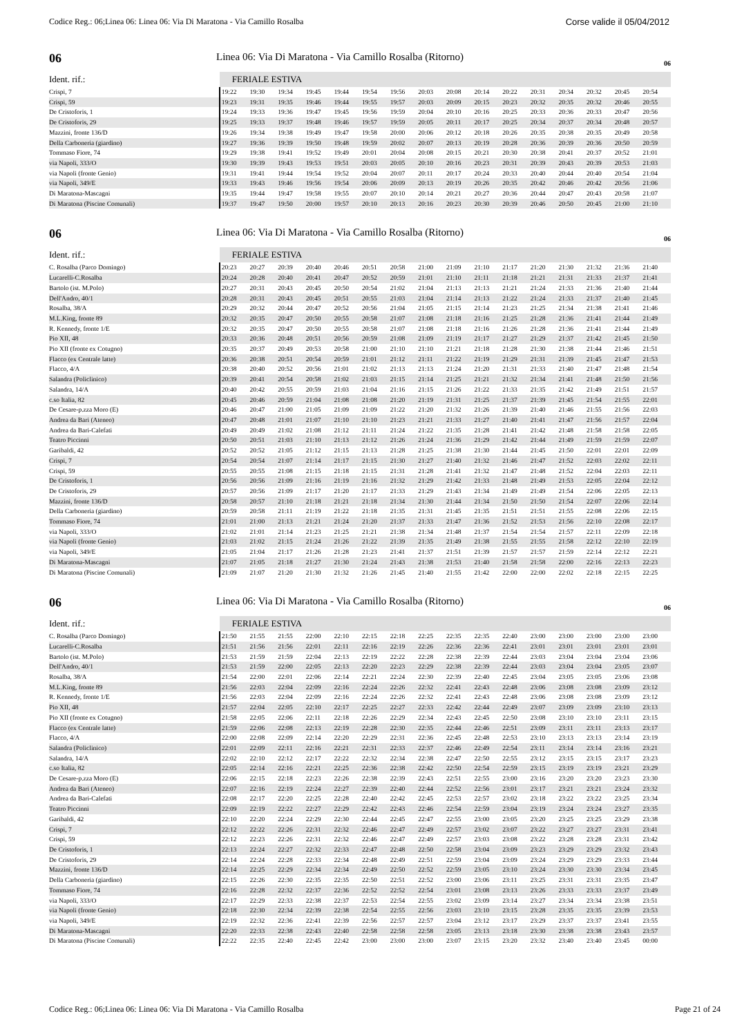Codice Reg.: 06;Linea 06: Linea 06: Via Di Maratona - Via Camillo Rosalba Corse valide il 05/04/2012
06
Linea 06: Via Di Maratona - Via Camillo Rosalba (Ritorno)
06
| Ident. rif.: | FERIALE ESTIVA | | | | | | | | | | | | | | | |
| Crispi, 7 | 19:22 | 19:30 | 19:34 | 19:45 | 19:44 | 19:54 | 19:56 | 20:03 | 20:08 | 20:14 | 20:22 | 20:31 | 20:34 | 20:32 | 20:45 | 20:54 |
| Crispi, 59 | 19:23 | 19:31 | 19:35 | 19:46 | 19:44 | 19:55 | 19:57 | 20:03 | 20:09 | 20:15 | 20:23 | 20:32 | 20:35 | 20:32 | 20:46 | 20:55 |
| De Cristoforis, 1 | 19:24 | 19:33 | 19:36 | 19:47 | 19:45 | 19:56 | 19:59 | 20:04 | 20:10 | 20:16 | 20:25 | 20:33 | 20:36 | 20:33 | 20:47 | 20:56 |
| De Cristoforis, 29 | 19:25 | 19:33 | 19:37 | 19:48 | 19:46 | 19:57 | 19:59 | 20:05 | 20:11 | 20:17 | 20:25 | 20:34 | 20:37 | 20:34 | 20:48 | 20:57 |
| Mazzini, fronte 136/D | 19:26 | 19:34 | 19:38 | 19:49 | 19:47 | 19:58 | 20:00 | 20:06 | 20:12 | 20:18 | 20:26 | 20:35 | 20:38 | 20:35 | 20:49 | 20:58 |
| Della Carboneria (giardino) | 19:27 | 19:36 | 19:39 | 19:50 | 19:48 | 19:59 | 20:02 | 20:07 | 20:13 | 20:19 | 20:28 | 20:36 | 20:39 | 20:36 | 20:50 | 20:59 |
| Tommaso Fiore, 74 | 19:29 | 19:38 | 19:41 | 19:52 | 19:49 | 20:01 | 20:04 | 20:08 | 20:15 | 20:21 | 20:30 | 20:38 | 20:41 | 20:37 | 20:52 | 21:01 |
| via Napoli, 333/O | 19:30 | 19:39 | 19:43 | 19:53 | 19:51 | 20:03 | 20:05 | 20:10 | 20:16 | 20:23 | 20:31 | 20:39 | 20:43 | 20:39 | 20:53 | 21:03 |
| via Napoli (fronte Genio) | 19:31 | 19:41 | 19:44 | 19:54 | 19:52 | 20:04 | 20:07 | 20:11 | 20:17 | 20:24 | 20:33 | 20:40 | 20:44 | 20:40 | 20:54 | 21:04 |
| via Napoli, 349/E | 19:33 | 19:43 | 19:46 | 19:56 | 19:54 | 20:06 | 20:09 | 20:13 | 20:19 | 20:26 | 20:35 | 20:42 | 20:46 | 20:42 | 20:56 | 21:06 |
| Di Maratona-Mascagni | 19:35 | 19:44 | 19:47 | 19:58 | 19:55 | 20:07 | 20:10 | 20:14 | 20:21 | 20:27 | 20:36 | 20:44 | 20:47 | 20:43 | 20:58 | 21:07 |
| Di Maratona (Piscine Comunali) | 19:37 | 19:47 | 19:50 | 20:00 | 19:57 | 20:10 | 20:13 | 20:16 | 20:23 | 20:30 | 20:39 | 20:46 | 20:50 | 20:45 | 21:00 | 21:10 |
06
Linea 06: Via Di Maratona - Via Camillo Rosalba (Ritorno)
06
| Ident. rif.: | FERIALE ESTIVA | | | | | | | | | | | | | | | |
| C. Rosalba (Parco Domingo) | 20:23 | 20:27 | 20:39 | 20:40 | 20:46 | 20:51 | 20:58 | 21:00 | 21:09 | 21:10 | 21:17 | 21:20 | 21:30 | 21:32 | 21:36 | 21:40 |
| Lucarelli-C.Rosalba | 20:24 | 20:28 | 20:40 | 20:41 | 20:47 | 20:52 | 20:59 | 21:01 | 21:10 | 21:11 | 21:18 | 21:21 | 21:31 | 21:33 | 21:37 | 21:41 |
| Bartolo (ist. M.Polo) | 20:27 | 20:31 | 20:43 | 20:45 | 20:50 | 20:54 | 21:02 | 21:04 | 21:13 | 21:13 | 21:21 | 21:24 | 21:33 | 21:36 | 21:40 | 21:44 |
| Dell'Andro, 40/1 | 20:28 | 20:31 | 20:43 | 20:45 | 20:51 | 20:55 | 21:03 | 21:04 | 21:14 | 21:13 | 21:22 | 21:24 | 21:33 | 21:37 | 21:40 | 21:45 |
| Rosalba, 38/A | 20:29 | 20:32 | 20:44 | 20:47 | 20:52 | 20:56 | 21:04 | 21:05 | 21:15 | 21:14 | 21:23 | 21:25 | 21:34 | 21:38 | 21:41 | 21:46 |
| M.L.King, fronte 89 | 20:32 | 20:35 | 20:47 | 20:50 | 20:55 | 20:58 | 21:07 | 21:08 | 21:18 | 21:16 | 21:25 | 21:28 | 21:36 | 21:41 | 21:44 | 21:49 |
| R. Kennedy, fronte 1/E | 20:32 | 20:35 | 20:47 | 20:50 | 20:55 | 20:58 | 21:07 | 21:08 | 21:18 | 21:16 | 21:26 | 21:28 | 21:36 | 21:41 | 21:44 | 21:49 |
| Pio XII, 48 | 20:33 | 20:36 | 20:48 | 20:51 | 20:56 | 20:59 | 21:08 | 21:09 | 21:19 | 21:17 | 21:27 | 21:29 | 21:37 | 21:42 | 21:45 | 21:50 |
| Pio XII (fronte ex Cotugno) | 20:35 | 20:37 | 20:49 | 20:53 | 20:58 | 21:00 | 21:10 | 21:10 | 21:21 | 21:18 | 21:28 | 21:30 | 21:38 | 21:44 | 21:46 | 21:51 |
| Flacco (ex Centrale latte) | 20:36 | 20:38 | 20:51 | 20:54 | 20:59 | 21:01 | 21:12 | 21:11 | 21:22 | 21:19 | 21:29 | 21:31 | 21:39 | 21:45 | 21:47 | 21:53 |
| Flacco, 4/A | 20:38 | 20:40 | 20:52 | 20:56 | 21:01 | 21:02 | 21:13 | 21:13 | 21:24 | 21:20 | 21:31 | 21:33 | 21:40 | 21:47 | 21:48 | 21:54 |
| Salandra (Policlinico) | 20:39 | 20:41 | 20:54 | 20:58 | 21:02 | 21:03 | 21:15 | 21:14 | 21:25 | 21:21 | 21:32 | 21:34 | 21:41 | 21:48 | 21:50 | 21:56 |
| Salandra, 14/A | 20:40 | 20:42 | 20:55 | 20:59 | 21:03 | 21:04 | 21:16 | 21:15 | 21:26 | 21:22 | 21:33 | 21:35 | 21:42 | 21:49 | 21:51 | 21:57 |
| c.so Italia, 82 | 20:45 | 20:46 | 20:59 | 21:04 | 21:08 | 21:08 | 21:20 | 21:19 | 21:31 | 21:25 | 21:37 | 21:39 | 21:45 | 21:54 | 21:55 | 22:01 |
| De Cesare-p.zza Moro (E) | 20:46 | 20:47 | 21:00 | 21:05 | 21:09 | 21:09 | 21:22 | 21:20 | 21:32 | 21:26 | 21:39 | 21:40 | 21:46 | 21:55 | 21:56 | 22:03 |
| Andrea da Bari (Ateneo) | 20:47 | 20:48 | 21:01 | 21:07 | 21:10 | 21:10 | 21:23 | 21:21 | 21:33 | 21:27 | 21:40 | 21:41 | 21:47 | 21:56 | 21:57 | 22:04 |
| Andrea da Bari-Calefati | 20:49 | 20:49 | 21:02 | 21:08 | 21:12 | 21:11 | 21:24 | 21:22 | 21:35 | 21:28 | 21:41 | 21:42 | 21:48 | 21:58 | 21:58 | 22:05 |
| Teatro Piccinni | 20:50 | 20:51 | 21:03 | 21:10 | 21:13 | 21:12 | 21:26 | 21:24 | 21:36 | 21:29 | 21:42 | 21:44 | 21:49 | 21:59 | 21:59 | 22:07 |
| Garibaldi, 42 | 20:52 | 20:52 | 21:05 | 21:12 | 21:15 | 21:13 | 21:28 | 21:25 | 21:38 | 21:30 | 21:44 | 21:45 | 21:50 | 22:01 | 22:01 | 22:09 |
| Crispi, 7 | 20:54 | 20:54 | 21:07 | 21:14 | 21:17 | 21:15 | 21:30 | 21:27 | 21:40 | 21:32 | 21:46 | 21:47 | 21:52 | 22:03 | 22:02 | 22:11 |
| Crispi, 59 | 20:55 | 20:55 | 21:08 | 21:15 | 21:18 | 21:15 | 21:31 | 21:28 | 21:41 | 21:32 | 21:47 | 21:48 | 21:52 | 22:04 | 22:03 | 22:11 |
| De Cristoforis, 1 | 20:56 | 20:56 | 21:09 | 21:16 | 21:19 | 21:16 | 21:32 | 21:29 | 21:42 | 21:33 | 21:48 | 21:49 | 21:53 | 22:05 | 22:04 | 22:12 |
| De Cristoforis, 29 | 20:57 | 20:56 | 21:09 | 21:17 | 21:20 | 21:17 | 21:33 | 21:29 | 21:43 | 21:34 | 21:49 | 21:49 | 21:54 | 22:06 | 22:05 | 22:13 |
| Mazzini, fronte 136/D | 20:58 | 20:57 | 21:10 | 21:18 | 21:21 | 21:18 | 21:34 | 21:30 | 21:44 | 21:34 | 21:50 | 21:50 | 21:54 | 22:07 | 22:06 | 22:14 |
| Della Carboneria (giardino) | 20:59 | 20:58 | 21:11 | 21:19 | 21:22 | 21:18 | 21:35 | 21:31 | 21:45 | 21:35 | 21:51 | 21:51 | 21:55 | 22:08 | 22:06 | 22:15 |
| Tommaso Fiore, 74 | 21:01 | 21:00 | 21:13 | 21:21 | 21:24 | 21:20 | 21:37 | 21:33 | 21:47 | 21:36 | 21:52 | 21:53 | 21:56 | 22:10 | 22:08 | 22:17 |
| via Napoli, 333/O | 21:02 | 21:01 | 21:14 | 21:23 | 21:25 | 21:21 | 21:38 | 21:34 | 21:48 | 21:37 | 21:54 | 21:54 | 21:57 | 22:11 | 22:09 | 22:18 |
| via Napoli (fronte Genio) | 21:03 | 21:02 | 21:15 | 21:24 | 21:26 | 21:22 | 21:39 | 21:35 | 21:49 | 21:38 | 21:55 | 21:55 | 21:58 | 22:12 | 22:10 | 22:19 |
| via Napoli, 349/E | 21:05 | 21:04 | 21:17 | 21:26 | 21:28 | 21:23 | 21:41 | 21:37 | 21:51 | 21:39 | 21:57 | 21:57 | 21:59 | 22:14 | 22:12 | 22:21 |
| Di Maratona-Mascagni | 21:07 | 21:05 | 21:18 | 21:27 | 21:30 | 21:24 | 21:43 | 21:38 | 21:53 | 21:40 | 21:58 | 21:58 | 22:00 | 22:16 | 22:13 | 22:23 |
| Di Maratona (Piscine Comunali) | 21:09 | 21:07 | 21:20 | 21:30 | 21:32 | 21:26 | 21:45 | 21:40 | 21:55 | 21:42 | 22:00 | 22:00 | 22:02 | 22:18 | 22:15 | 22:25 |
06
Linea 06: Via Di Maratona - Via Camillo Rosalba (Ritorno)
06
| Ident. rif.: | FERIALE ESTIVA | | | | | | | | | | | | | | | |
| C. Rosalba (Parco Domingo) | 21:50 | 21:55 | 21:55 | 22:00 | 22:10 | 22:15 | 22:18 | 22:25 | 22:35 | 22:35 | 22:40 | 23:00 | 23:00 | 23:00 | 23:00 | 23:00 |
| Lucarelli-C.Rosalba | 21:51 | 21:56 | 21:56 | 22:01 | 22:11 | 22:16 | 22:19 | 22:26 | 22:36 | 22:36 | 22:41 | 23:01 | 23:01 | 23:01 | 23:01 | 23:01 |
| Bartolo (ist. M.Polo) | 21:53 | 21:59 | 21:59 | 22:04 | 22:13 | 22:19 | 22:22 | 22:28 | 22:38 | 22:39 | 22:44 | 23:03 | 23:04 | 23:04 | 23:04 | 23:06 |
| Dell'Andro, 40/1 | 21:53 | 21:59 | 22:00 | 22:05 | 22:13 | 22:20 | 22:23 | 22:29 | 22:38 | 22:39 | 22:44 | 23:03 | 23:04 | 23:04 | 23:05 | 23:07 |
| Rosalba, 38/A | 21:54 | 22:00 | 22:01 | 22:06 | 22:14 | 22:21 | 22:24 | 22:30 | 22:39 | 22:40 | 22:45 | 23:04 | 23:05 | 23:05 | 23:06 | 23:08 |
| M.L.King, fronte 89 | 21:56 | 22:03 | 22:04 | 22:09 | 22:16 | 22:24 | 22:26 | 22:32 | 22:41 | 22:43 | 22:48 | 23:06 | 23:08 | 23:08 | 23:09 | 23:12 |
| R. Kennedy, fronte 1/E | 21:56 | 22:03 | 22:04 | 22:09 | 22:16 | 22:24 | 22:26 | 22:32 | 22:41 | 22:43 | 22:48 | 23:06 | 23:08 | 23:08 | 23:09 | 23:12 |
| Pio XII, 48 | 21:57 | 22:04 | 22:05 | 22:10 | 22:17 | 22:25 | 22:27 | 22:33 | 22:42 | 22:44 | 22:49 | 23:07 | 23:09 | 23:09 | 23:10 | 23:13 |
| Pio XII (fronte ex Cotugno) | 21:58 | 22:05 | 22:06 | 22:11 | 22:18 | 22:26 | 22:29 | 22:34 | 22:43 | 22:45 | 22:50 | 23:08 | 23:10 | 23:10 | 23:11 | 23:15 |
| Flacco (ex Centrale latte) | 21:59 | 22:06 | 22:08 | 22:13 | 22:19 | 22:28 | 22:30 | 22:35 | 22:44 | 22:46 | 22:51 | 23:09 | 23:11 | 23:11 | 23:13 | 23:17 |
| Flacco, 4/A | 22:00 | 22:08 | 22:09 | 22:14 | 22:20 | 22:29 | 22:31 | 22:36 | 22:45 | 22:48 | 22:53 | 23:10 | 23:13 | 23:13 | 23:14 | 23:19 |
| Salandra (Policlinico) | 22:01 | 22:09 | 22:11 | 22:16 | 22:21 | 22:31 | 22:33 | 22:37 | 22:46 | 22:49 | 22:54 | 23:11 | 23:14 | 23:14 | 23:16 | 23:21 |
| Salandra, 14/A | 22:02 | 22:10 | 22:12 | 22:17 | 22:22 | 22:32 | 22:34 | 22:38 | 22:47 | 22:50 | 22:55 | 23:12 | 23:15 | 23:15 | 23:17 | 23:23 |
| c.so Italia, 82 | 22:05 | 22:14 | 22:16 | 22:21 | 22:25 | 22:36 | 22:38 | 22:42 | 22:50 | 22:54 | 22:59 | 23:15 | 23:19 | 23:19 | 23:21 | 23:29 |
| De Cesare-p.zza Moro (E) | 22:06 | 22:15 | 22:18 | 22:23 | 22:26 | 22:38 | 22:39 | 22:43 | 22:51 | 22:55 | 23:00 | 23:16 | 23:20 | 23:20 | 23:23 | 23:30 |
| Andrea da Bari (Ateneo) | 22:07 | 22:16 | 22:19 | 22:24 | 22:27 | 22:39 | 22:40 | 22:44 | 22:52 | 22:56 | 23:01 | 23:17 | 23:21 | 23:21 | 23:24 | 23:32 |
| Andrea da Bari-Calefati | 22:08 | 22:17 | 22:20 | 22:25 | 22:28 | 22:40 | 22:42 | 22:45 | 22:53 | 22:57 | 23:02 | 23:18 | 23:22 | 23:22 | 23:25 | 23:34 |
| Teatro Piccinni | 22:09 | 22:19 | 22:22 | 22:27 | 22:29 | 22:42 | 22:43 | 22:46 | 22:54 | 22:59 | 23:04 | 23:19 | 23:24 | 23:24 | 23:27 | 23:35 |
| Garibaldi, 42 | 22:10 | 22:20 | 22:24 | 22:29 | 22:30 | 22:44 | 22:45 | 22:47 | 22:55 | 23:00 | 23:05 | 23:20 | 23:25 | 23:25 | 23:29 | 23:38 |
| Crispi, 7 | 22:12 | 22:22 | 22:26 | 22:31 | 22:32 | 22:46 | 22:47 | 22:49 | 22:57 | 23:02 | 23:07 | 23:22 | 23:27 | 23:27 | 23:31 | 23:41 |
| Crispi, 59 | 22:12 | 22:23 | 22:26 | 22:31 | 22:32 | 22:46 | 22:47 | 22:49 | 22:57 | 23:03 | 23:08 | 23:22 | 23:28 | 23:28 | 23:31 | 23:42 |
| De Cristoforis, 1 | 22:13 | 22:24 | 22:27 | 22:32 | 22:33 | 22:47 | 22:48 | 22:50 | 22:58 | 23:04 | 23:09 | 23:23 | 23:29 | 23:29 | 23:32 | 23:43 |
| De Cristoforis, 29 | 22:14 | 22:24 | 22:28 | 22:33 | 22:34 | 22:48 | 22:49 | 22:51 | 22:59 | 23:04 | 23:09 | 23:24 | 23:29 | 23:29 | 23:33 | 23:44 |
| Mazzini, fronte 136/D | 22:14 | 22:25 | 22:29 | 22:34 | 22:34 | 22:49 | 22:50 | 22:52 | 22:59 | 23:05 | 23:10 | 23:24 | 23:30 | 23:30 | 23:34 | 23:45 |
| Della Carboneria (giardino) | 22:15 | 22:26 | 22:30 | 22:35 | 22:35 | 22:50 | 22:51 | 22:52 | 23:00 | 23:06 | 23:11 | 23:25 | 23:31 | 23:31 | 23:35 | 23:47 |
| Tommaso Fiore, 74 | 22:16 | 22:28 | 22:32 | 22:37 | 22:36 | 22:52 | 22:52 | 22:54 | 23:01 | 23:08 | 23:13 | 23:26 | 23:33 | 23:33 | 23:37 | 23:49 |
| via Napoli, 333/O | 22:17 | 22:29 | 22:33 | 22:38 | 22:37 | 22:53 | 22:54 | 22:55 | 23:02 | 23:09 | 23:14 | 23:27 | 23:34 | 23:34 | 23:38 | 23:51 |
| via Napoli (fronte Genio) | 22:18 | 22:30 | 22:34 | 22:39 | 22:38 | 22:54 | 22:55 | 22:56 | 23:03 | 23:10 | 23:15 | 23:28 | 23:35 | 23:35 | 23:39 | 23:53 |
| via Napoli, 349/E | 22:19 | 22:32 | 22:36 | 22:41 | 22:39 | 22:56 | 22:57 | 22:57 | 23:04 | 23:12 | 23:17 | 23:29 | 23:37 | 23:37 | 23:41 | 23:55 |
| Di Maratona-Mascagni | 22:20 | 22:33 | 22:38 | 22:43 | 22:40 | 22:58 | 22:58 | 22:58 | 23:05 | 23:13 | 23:18 | 23:30 | 23:38 | 23:38 | 23:43 | 23:57 |
| Di Maratona (Piscine Comunali) | 22:22 | 22:35 | 22:40 | 22:45 | 22:42 | 23:00 | 23:00 | 23:00 | 23:07 | 23:15 | 23:20 | 23:32 | 23:40 | 23:40 | 23:45 | 00:00 |
Codice Reg.: 06;Linea 06: Linea 06: Via Di Maratona - Via Camillo Rosalba Page 21 of 24